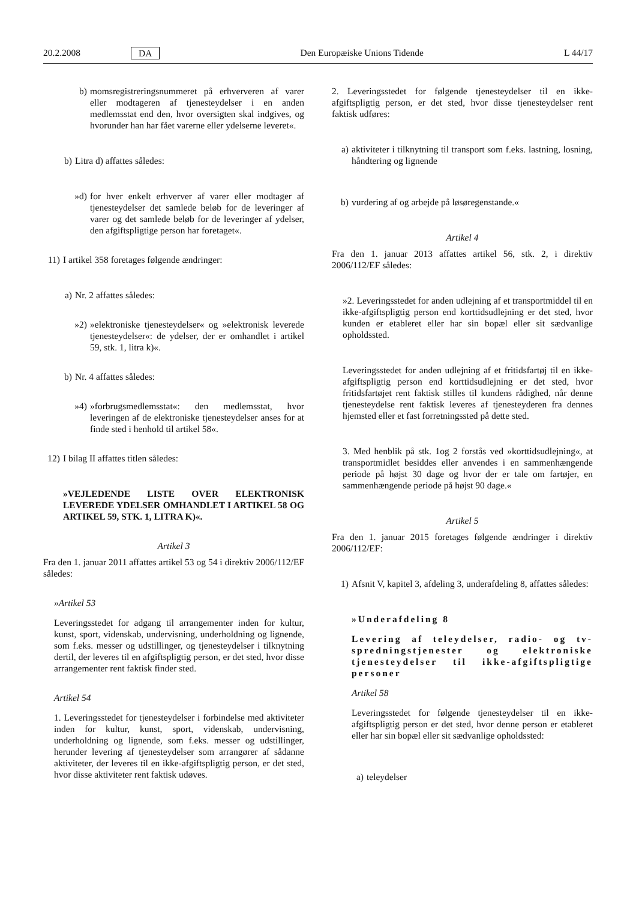20.2.2008 DA Den Europæiske Unions Tidende L 44/17
b) momsregistreringsnummeret på erhververen af varer eller modtageren af tjenesteydelser i en anden medlemsstat end den, hvor oversigten skal indgives, og hvorunder han har fået varerne eller ydelserne leveret«.
b) Litra d) affattes således:
»d) for hver enkelt erhverver af varer eller modtager af tjenesteydelser det samlede beløb for de leveringer af varer og det samlede beløb for de leveringer af ydelser, den afgiftspligtige person har foretaget«.
11) I artikel 358 foretages følgende ændringer:
a) Nr. 2 affattes således:
»2) »elektroniske tjenesteydelser« og »elektronisk leverede tjenesteydelser«: de ydelser, der er omhandlet i artikel 59, stk. 1, litra k)«.
b) Nr. 4 affattes således:
»4) »forbrugsmedlemsstat«: den medlemsstat, hvor leveringen af de elektroniske tjenesteydelser anses for at finde sted i henhold til artikel 58«.
12) I bilag II affattes titlen således:
»VEJLEDENDE LISTE OVER ELEKTRONISK LEVEREDE YDELSER OMHANDLET I ARTIKEL 58 OG ARTIKEL 59, STK. 1, LITRA K)«.
Artikel 3
Fra den 1. januar 2011 affattes artikel 53 og 54 i direktiv 2006/112/EF således:
»Artikel 53
Leveringsstedet for adgang til arrangementer inden for kultur, kunst, sport, videnskab, undervisning, underholdning og lignende, som f.eks. messer og udstillinger, og tjenesteydelser i tilknytning dertil, der leveres til en afgiftspligtig person, er det sted, hvor disse arrangementer rent faktisk finder sted.
Artikel 54
1. Leveringsstedet for tjenesteydelser i forbindelse med aktiviteter inden for kultur, kunst, sport, videnskab, undervisning, underholdning og lignende, som f.eks. messer og udstillinger, herunder levering af tjenesteydelser som arrangører af sådanne aktiviteter, der leveres til en ikke-afgiftspligtig person, er det sted, hvor disse aktiviteter rent faktisk udøves.
2. Leveringsstedet for følgende tjenesteydelser til en ikke-afgiftspligtig person, er det sted, hvor disse tjenesteydelser rent faktisk udføres:
a) aktiviteter i tilknytning til transport som f.eks. lastning, losning, håndtering og lignende
b) vurdering af og arbejde på løsøregenstande.«
Artikel 4
Fra den 1. januar 2013 affattes artikel 56, stk. 2, i direktiv 2006/112/EF således:
»2. Leveringsstedet for anden udlejning af et transportmiddel til en ikke-afgiftspligtig person end korttidsudlejning er det sted, hvor kunden er etableret eller har sin bopæl eller sit sædvanlige opholdssted.
Leveringsstedet for anden udlejning af et fritidsfartøj til en ikke-afgiftspligtig person end korttidsudlejning er det sted, hvor fritidsfartøjet rent faktisk stilles til kundens rådighed, når denne tjenesteydelse rent faktisk leveres af tjenesteyderen fra dennes hjemsted eller et fast forretningssted på dette sted.
3. Med henblik på stk. 1og 2 forstås ved »korttidsudlejning«, at transportmidlet besiddes eller anvendes i en sammenhængende periode på højst 30 dage og hvor der er tale om fartøjer, en sammenhængende periode på højst 90 dage.«
Artikel 5
Fra den 1. januar 2015 foretages følgende ændringer i direktiv 2006/112/EF:
1) Afsnit V, kapitel 3, afdeling 3, underafdeling 8, affattes således:
»Underafdeling 8
Levering af teleydelser, radio- og tv-spredningstjenester og elektroniske tjenesteydelser til ikke-afgiftspligtige personer
Artikel 58
Leveringsstedet for følgende tjenesteydelser til en ikke-afgiftspligtig person er det sted, hvor denne person er etableret eller har sin bopæl eller sit sædvanlige opholdssted:
a) teleydelser